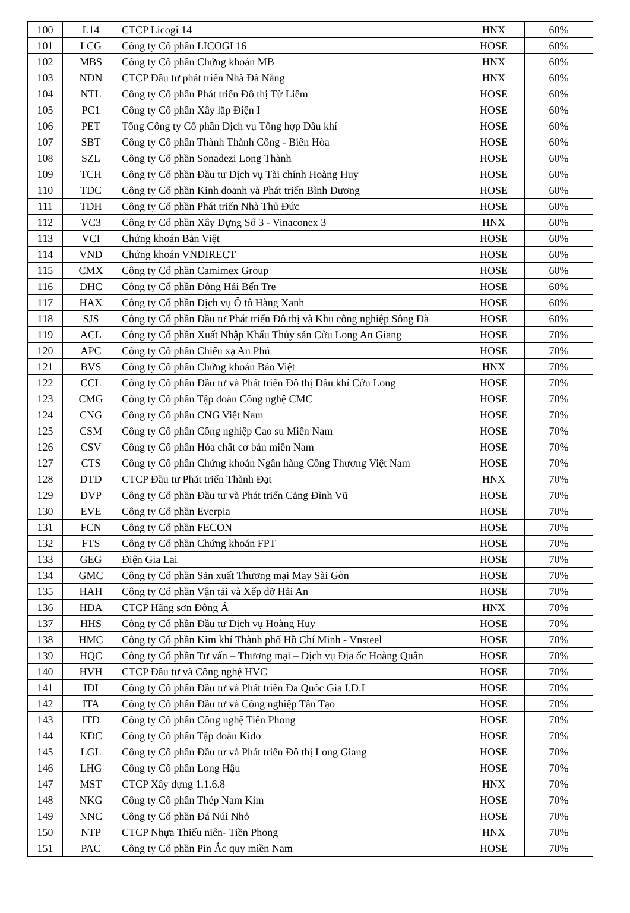| 100 | L14 | CTCP Licogi 14 | HNX | 60% |
| 101 | LCG | Công ty Cổ phần LICOGI 16 | HOSE | 60% |
| 102 | MBS | Công ty Cổ phần Chứng khoán MB | HNX | 60% |
| 103 | NDN | CTCP Đầu tư phát triển Nhà Đà Nẵng | HNX | 60% |
| 104 | NTL | Công ty Cổ phần Phát triển Đô thị Từ Liêm | HOSE | 60% |
| 105 | PC1 | Công ty Cổ phần Xây lắp Điện I | HOSE | 60% |
| 106 | PET | Tổng Công ty Cổ phần Dịch vụ Tổng hợp Dầu khí | HOSE | 60% |
| 107 | SBT | Công ty Cổ phần Thành Thành Công - Biên Hòa | HOSE | 60% |
| 108 | SZL | Công ty Cổ phần Sonadezi Long Thành | HOSE | 60% |
| 109 | TCH | Công ty Cổ phần Đầu tư Dịch vụ Tài chính Hoàng Huy | HOSE | 60% |
| 110 | TDC | Công ty Cổ phần Kinh doanh và Phát triển Bình Dương | HOSE | 60% |
| 111 | TDH | Công ty Cổ phần Phát triển Nhà Thủ Đức | HOSE | 60% |
| 112 | VC3 | Công ty Cổ phần Xây Dựng Số 3 - Vinaconex 3 | HNX | 60% |
| 113 | VCI | Chứng khoán Bản Việt | HOSE | 60% |
| 114 | VND | Chứng khoán VNDIRECT | HOSE | 60% |
| 115 | CMX | Công ty Cổ phần Camimex Group | HOSE | 60% |
| 116 | DHC | Công ty Cổ phần Đông Hải Bến Tre | HOSE | 60% |
| 117 | HAX | Công ty Cổ phần Dịch vụ Ô tô Hàng Xanh | HOSE | 60% |
| 118 | SJS | Công ty Cổ phần Đầu tư Phát triển Đô thị và Khu công nghiệp Sông Đà | HOSE | 60% |
| 119 | ACL | Công ty Cổ phần Xuất Nhập Khẩu Thủy sản Cửu Long An Giang | HOSE | 70% |
| 120 | APC | Công ty Cổ phần Chiếu xạ An Phú | HOSE | 70% |
| 121 | BVS | Công ty Cổ phần Chứng khoán Bảo Việt | HNX | 70% |
| 122 | CCL | Công ty Cổ phần Đầu tư và Phát triển Đô thị Dầu khí Cửu Long | HOSE | 70% |
| 123 | CMG | Công ty Cổ phần Tập đoàn Công nghệ CMC | HOSE | 70% |
| 124 | CNG | Công ty Cổ phần CNG Việt Nam | HOSE | 70% |
| 125 | CSM | Công ty Cổ phần Công nghiệp Cao su Miền Nam | HOSE | 70% |
| 126 | CSV | Công ty Cổ phần Hóa chất cơ bản miền Nam | HOSE | 70% |
| 127 | CTS | Công ty Cổ phần Chứng khoán Ngân hàng Công Thương Việt Nam | HOSE | 70% |
| 128 | DTD | CTCP Đầu tư Phát triển Thành Đạt | HNX | 70% |
| 129 | DVP | Công ty Cổ phần Đầu tư và Phát triển Cảng Đình Vũ | HOSE | 70% |
| 130 | EVE | Công ty Cổ phần Everpia | HOSE | 70% |
| 131 | FCN | Công ty Cổ phần FECON | HOSE | 70% |
| 132 | FTS | Công ty Cổ phần Chứng khoán FPT | HOSE | 70% |
| 133 | GEG | Điện Gia Lai | HOSE | 70% |
| 134 | GMC | Công ty Cổ phần Sản xuất Thương mại May Sài Gòn | HOSE | 70% |
| 135 | HAH | Công ty Cổ phần Vận tải và Xếp dỡ Hải An | HOSE | 70% |
| 136 | HDA | CTCP Hãng sơn Đông Á | HNX | 70% |
| 137 | HHS | Công ty Cổ phần Đầu tư Dịch vụ Hoàng Huy | HOSE | 70% |
| 138 | HMC | Công ty Cổ phần Kim khí Thành phố Hồ Chí Minh - Vnsteel | HOSE | 70% |
| 139 | HQC | Công ty Cổ phần Tư vấn – Thương mại – Dịch vụ Địa ốc Hoàng Quân | HOSE | 70% |
| 140 | HVH | CTCP Đầu tư và Công nghệ HVC | HOSE | 70% |
| 141 | IDI | Công ty Cổ phần Đầu tư và Phát triển Đa Quốc Gia I.D.I | HOSE | 70% |
| 142 | ITA | Công ty Cổ phần Đầu tư và Công nghiệp Tân Tạo | HOSE | 70% |
| 143 | ITD | Công ty Cổ phần Công nghệ Tiên Phong | HOSE | 70% |
| 144 | KDC | Công ty Cổ phần Tập đoàn Kido | HOSE | 70% |
| 145 | LGL | Công ty Cổ phần Đầu tư và Phát triển Đô thị Long Giang | HOSE | 70% |
| 146 | LHG | Công ty Cổ phần Long Hậu | HOSE | 70% |
| 147 | MST | CTCP Xây dựng 1.1.6.8 | HNX | 70% |
| 148 | NKG | Công ty Cổ phần Thép Nam Kim | HOSE | 70% |
| 149 | NNC | Công ty Cổ phần Đá Núi Nhỏ | HOSE | 70% |
| 150 | NTP | CTCP Nhựa Thiếu niên- Tiền Phong | HNX | 70% |
| 151 | PAC | Công ty Cổ phần Pin Ắc quy miền Nam | HOSE | 70% |